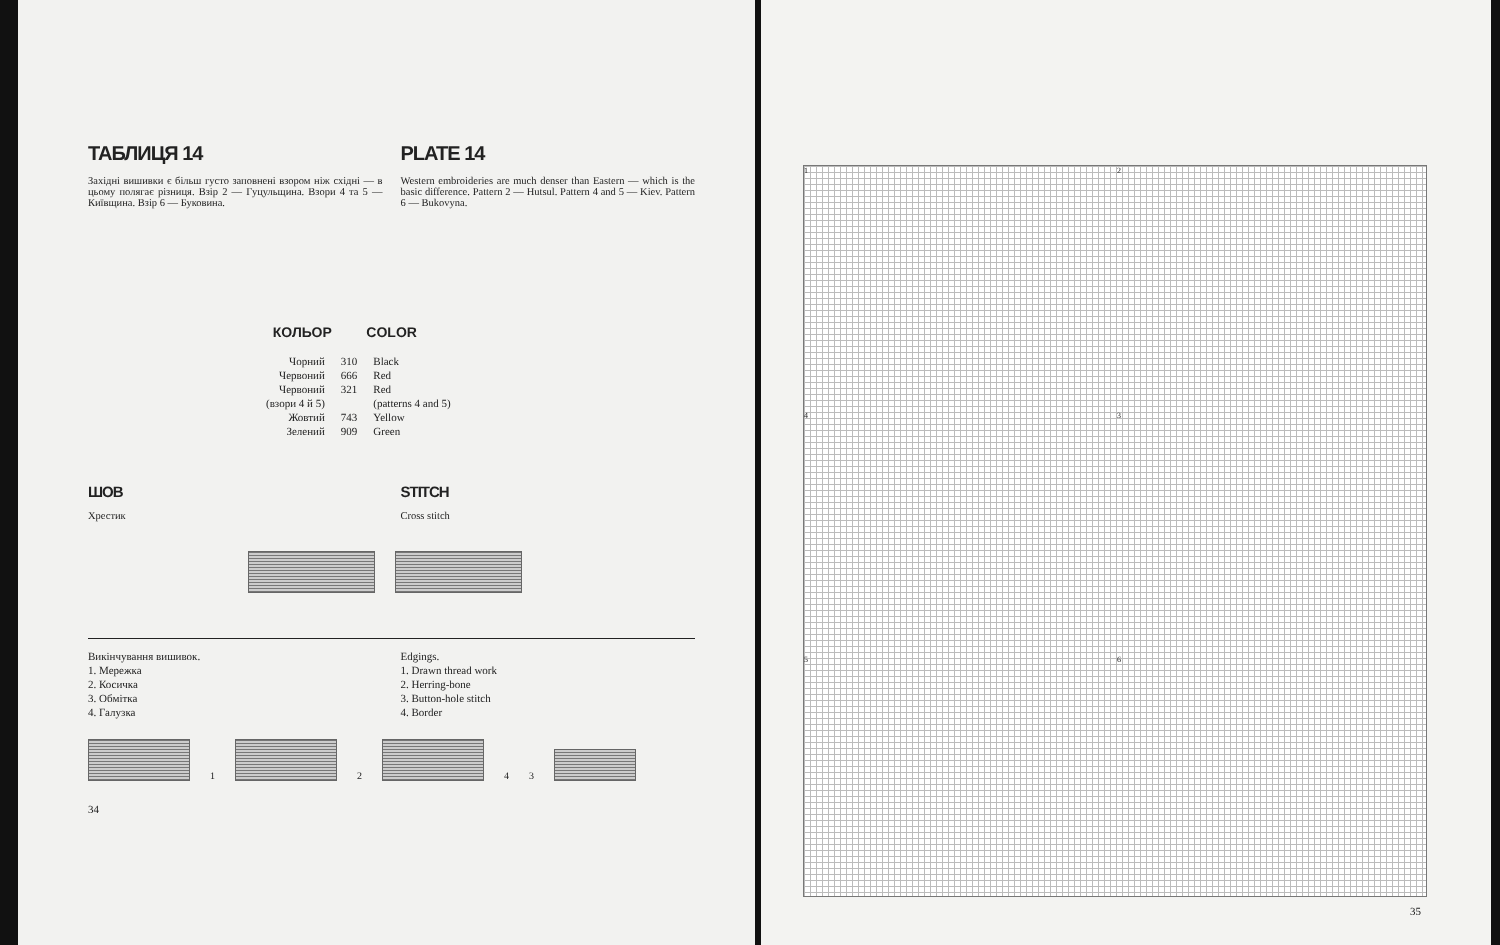ТАБЛИЦЯ 14
Західні вишивки є більш густо заповнені взором ніж східні — в цьому полягає різниця. Взір 2 — Гуцульщина. Взори 4 та 5 — Київщина. Взір 6 — Буковина.
PLATE 14
Western embroideries are much denser than Eastern — which is the basic difference. Pattern 2 — Hutsul. Pattern 4 and 5 — Kiev. Pattern 6 — Bukovyna.
| КОЛЬОР | | COLOR |
| --- | --- | --- |
| Чорний | 310 | Black |
| Червоний | 666 | Red |
| Червоний (взори 4 й 5) | 321 | Red (patterns 4 and 5) |
| Жовтий | 743 | Yellow |
| Зелений | 909 | Green |
ШОВ
Хрестик
STITCH
Cross stitch
Викінчування вишивок.
1. Мережка
2. Косичка
3. Обмітка
4. Галузка
Edgings.
1. Drawn thread work
2. Herring-bone
3. Button-hole stitch
4. Border
1
2
4 3
34
1
2
4
3
5
6
35